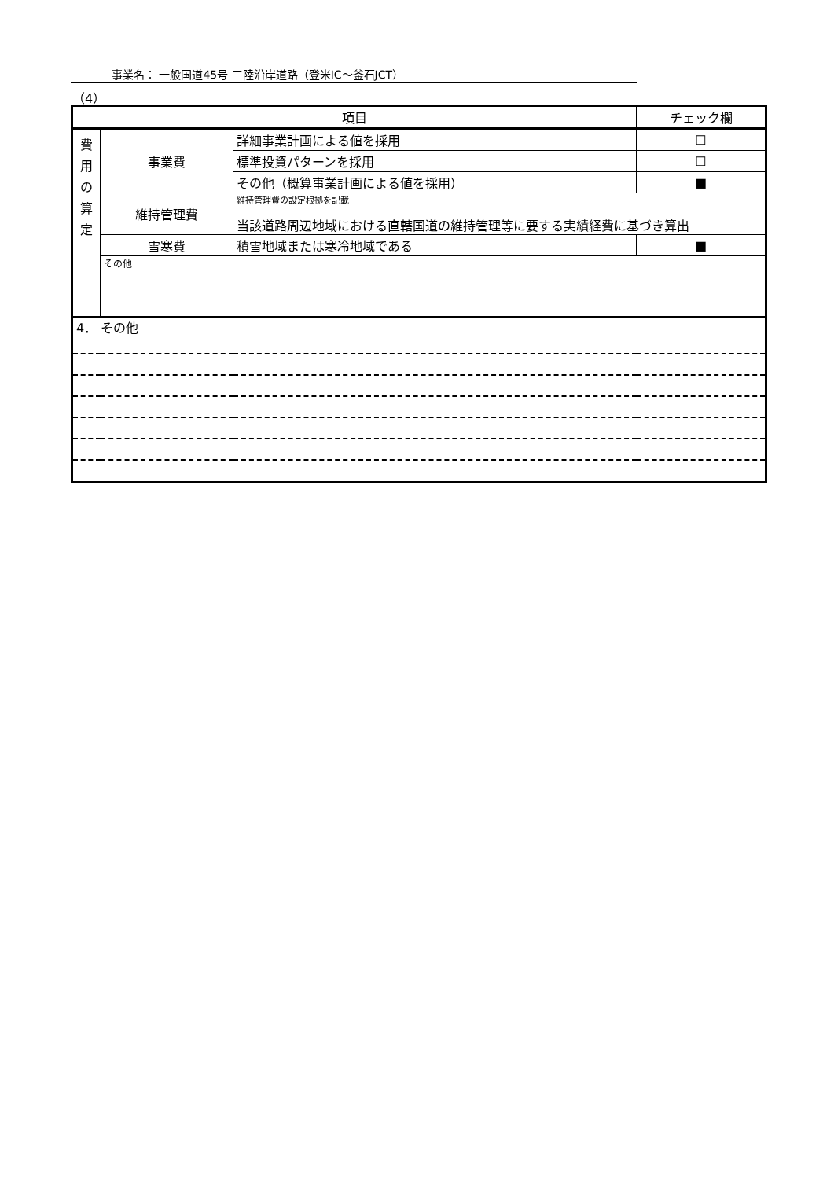事業名： 一般国道45号 三陸沿岸道路（登米IC～釜石JCT）
（4）
| 項目 | | | チェック欄 |
| --- | --- | --- | --- |
| 費 用 の 算 定 | 事業費 | 詳細事業計画による値を採用 | ☐ |
| | | 標準投資パターンを採用 | ☐ |
| | | その他（概算事業計画による値を採用） | ■ |
| | 維持管理費 | 維持管理費の設定根拠を記載 当該道路周辺地域における直轄国道の維持管理等に要する実績経費に基づき算出 | |
| | 雪寒費 | 積雪地域または寒冷地域である | ■ |
| | その他 | | |
| 4． その他 | | | |